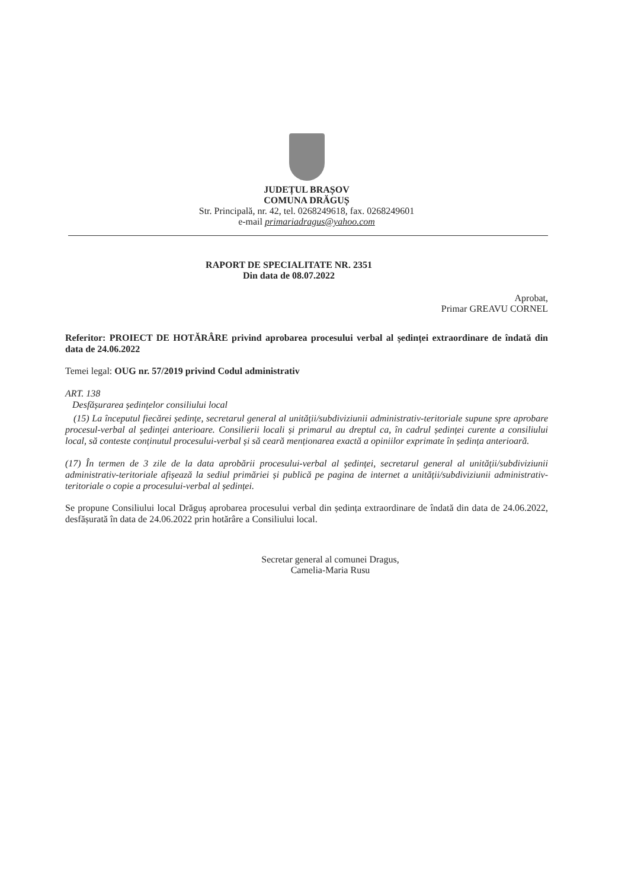JUDEȚUL BRAȘOV
COMUNA DRĂGUȘ
Str. Principală, nr. 42, tel. 0268249618, fax. 0268249601
e-mail primariadragus@yahoo.com
RAPORT DE SPECIALITATE NR. 2351
Din data de 08.07.2022
Aprobat,
Primar GREAVU CORNEL
Referitor: PROIECT DE HOTĂRÂRE privind aprobarea procesului verbal al ședinței extraordinare de îndată din data de 24.06.2022
Temei legal: OUG nr. 57/2019 privind Codul administrativ
ART. 138
Desfășurarea ședințelor consiliului local
(15) La începutul fiecărei ședințe, secretarul general al unității/subdiviziunii administrativ-teritoriale supune spre aprobare procesul-verbal al ședinței anterioare. Consilierii locali și primarul au dreptul ca, în cadrul ședinței curente a consiliului local, să conteste conținutul procesului-verbal și să ceară menționarea exactă a opiniilor exprimate în ședința anterioară.
(17) În termen de 3 zile de la data aprobării procesului-verbal al ședinței, secretarul general al unității/subdiviziunii administrativ-teritoriale afișează la sediul primăriei și publică pe pagina de internet a unității/subdiviziunii administrativ-teritoriale o copie a procesului-verbal al ședinței.
Se propune Consiliului local Drăguș aprobarea procesului verbal din ședința extraordinare de îndată din data de 24.06.2022, desfășurată în data de 24.06.2022 prin hotărâre a Consiliului local.
Secretar general al comunei Dragus,
Camelia-Maria Rusu